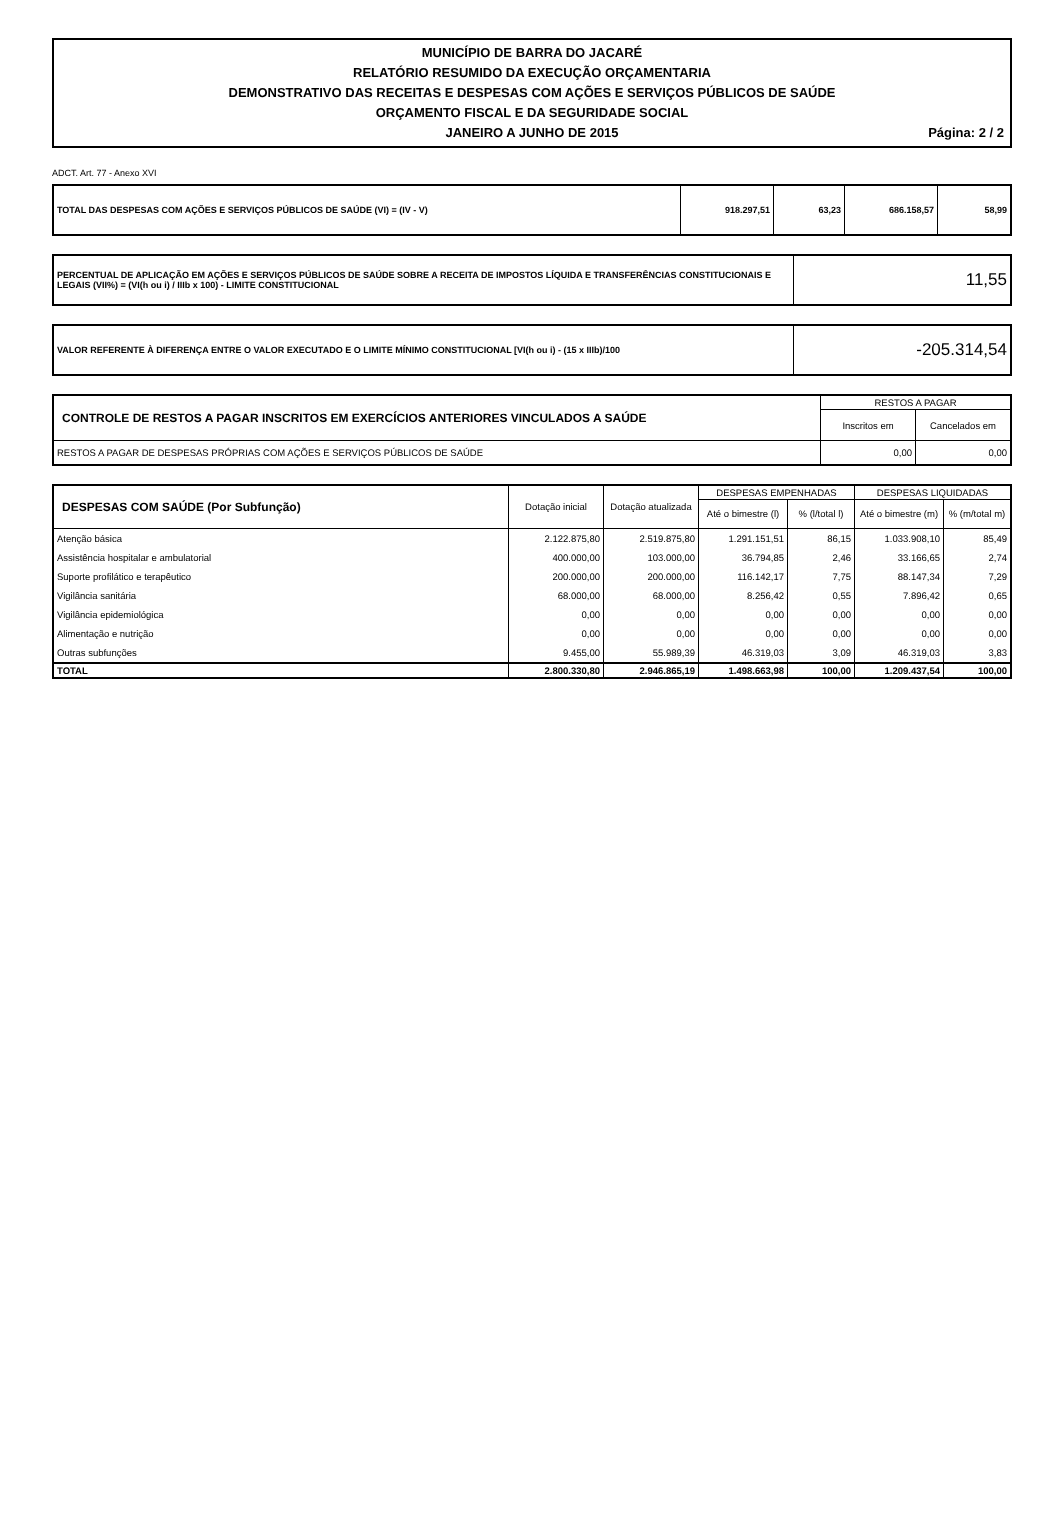MUNICÍPIO DE BARRA DO JACARÉ
RELATÓRIO RESUMIDO DA EXECUÇÃO ORÇAMENTARIA
DEMONSTRATIVO DAS RECEITAS E DESPESAS COM AÇÕES E SERVIÇOS PÚBLICOS DE SAÚDE
ORÇAMENTO FISCAL E DA SEGURIDADE SOCIAL
JANEIRO A JUNHO DE 2015 Página: 2 / 2
ADCT. Art. 77 - Anexo XVI
| TOTAL DAS DESPESAS COM AÇÕES E SERVIÇOS PÚBLICOS DE SAÚDE (VI) = (IV - V) | 918.297,51 | 63,23 | 686.158,57 | 58,99 |
| PERCENTUAL DE APLICAÇÃO EM AÇÕES E SERVIÇOS PÚBLICOS DE SAÚDE SOBRE A RECEITA DE IMPOSTOS LÍQUIDA E TRANSFERÊNCIAS CONSTITUCIONAIS E LEGAIS (VII%) = (VI(h ou i) / IIIb x 100) - LIMITE CONSTITUCIONAL | 11,55 |
| VALOR REFERENTE À DIFERENÇA ENTRE O VALOR EXECUTADO E O LIMITE MÍNIMO CONSTITUCIONAL [VI(h ou i) - (15 x IIIb)/100 | -205.314,54 |
| CONTROLE DE RESTOS A PAGAR INSCRITOS EM EXERCÍCIOS ANTERIORES VINCULADOS A SAÚDE | RESTOS A PAGAR | |
| --- | --- | --- |
| | Inscritos em | Cancelados em |
| RESTOS A PAGAR DE DESPESAS PRÓPRIAS COM AÇÕES E SERVIÇOS PÚBLICOS DE SAÚDE | 0,00 | 0,00 |
| DESPESAS COM SAÚDE (Por Subfunção) | Dotação inicial | Dotação atualizada | DESPESAS EMPENHADAS | | DESPESAS LIQUIDADAS | |
| --- | --- | --- | --- | --- | --- | --- |
| | | | Até o bimestre (l) | % (l/total l) | Até o bimestre (m) | % (m/total m) |
| Atenção básica | 2.122.875,80 | 2.519.875,80 | 1.291.151,51 | 86,15 | 1.033.908,10 | 85,49 |
| Assistência hospitalar e ambulatorial | 400.000,00 | 103.000,00 | 36.794,85 | 2,46 | 33.166,65 | 2,74 |
| Suporte profilático e terapêutico | 200.000,00 | 200.000,00 | 116.142,17 | 7,75 | 88.147,34 | 7,29 |
| Vigilância sanitária | 68.000,00 | 68.000,00 | 8.256,42 | 0,55 | 7.896,42 | 0,65 |
| Vigilância epidemiológica | 0,00 | 0,00 | 0,00 | 0,00 | 0,00 | 0,00 |
| Alimentação e nutrição | 0,00 | 0,00 | 0,00 | 0,00 | 0,00 | 0,00 |
| Outras subfunções | 9.455,00 | 55.989,39 | 46.319,03 | 3,09 | 46.319,03 | 3,83 |
| TOTAL | 2.800.330,80 | 2.946.865,19 | 1.498.663,98 | 100,00 | 1.209.437,54 | 100,00 |